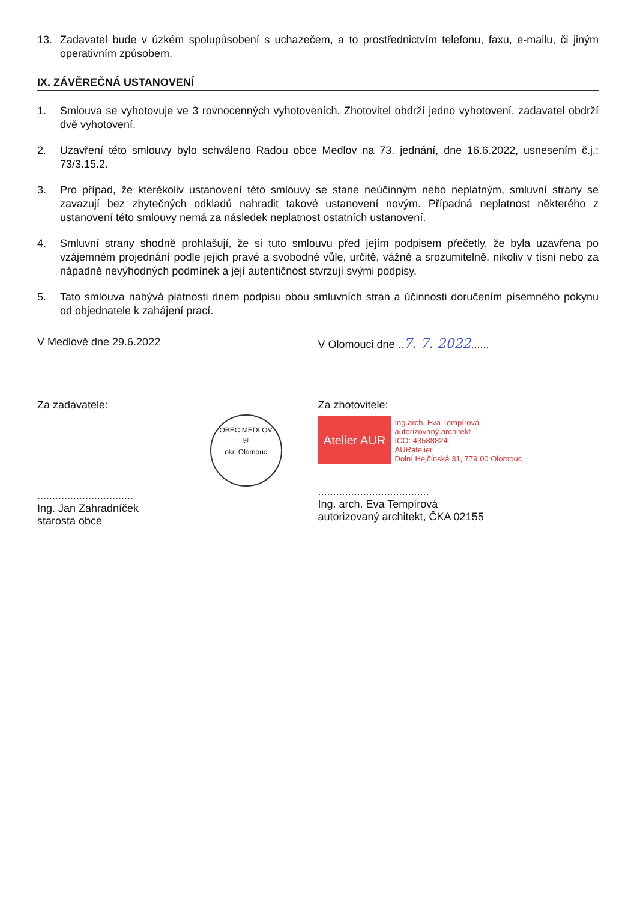13. Zadavatel bude v úzkém spolupůsobení s uchazečem, a to prostřednictvím telefonu, faxu, e-mailu, či jiným operativním způsobem.
IX. ZÁVĚREČNÁ USTANOVENÍ
1. Smlouva se vyhotovuje ve 3 rovnocenných vyhotoveních. Zhotovitel obdrží jedno vyhotovení, zadavatel obdrží dvě vyhotovení.
2. Uzavření této smlouvy bylo schváleno Radou obce Medlov na 73. jednání, dne 16.6.2022, usnesením č.j.: 73/3.15.2.
3. Pro případ, že kterékoliv ustanovení této smlouvy se stane neúčinným nebo neplatným, smluvní strany se zavazují bez zbytečných odkladů nahradit takové ustanovení novým. Případná neplatnost některého z ustanovení této smlouvy nemá za následek neplatnost ostatních ustanovení.
4. Smluvní strany shodně prohlašují, že si tuto smlouvu před jejím podpisem přečetly, že byla uzavřena po vzájemném projednání podle jejich pravé a svobodné vůle, určitě, vážně a srozumitelně, nikoliv v tísni nebo za nápadně nevýhodných podmínek a její autentičnost stvrzují svými podpisy.
5. Tato smlouva nabývá platnosti dnem podpisu obou smluvních stran a účinnosti doručením písemného pokynu od objednatele k zahájení prací.
V Medlově dne 29.6.2022 V Olomouci dne ..7. 7. 2022......
Za zadavatele:
OBEC MEDLOV
⛨
okr. Olomouc
................................
Ing. Jan Zahradníček
starosta obce
Za zhotovitele:
Atelier AUR
Ing.arch. Eva Tempírová
autorizovaný architekt
IČO: 43588824
AURatelier
Dolní Hejčínská 31, 779 00 Olomouc
.....................................
Ing. arch. Eva Tempírová
autorizovaný architekt, ČKA 02155